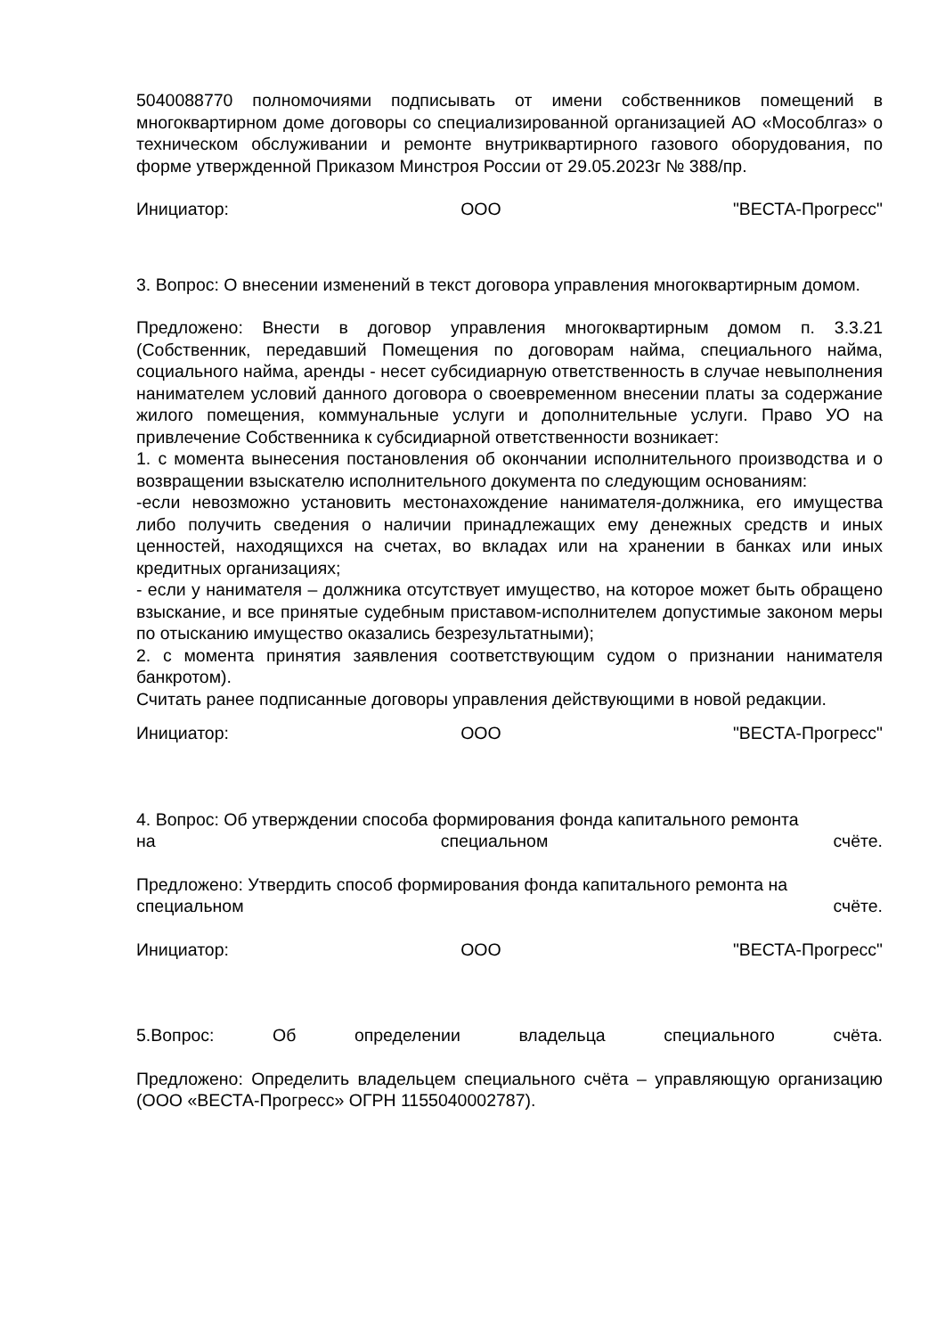5040088770 полномочиями подписывать от имени собственников помещений в многоквартирном доме договоры со специализированной организацией АО «Мособлгаз» о техническом обслуживании и ремонте внутриквартирного газового оборудования, по форме утвержденной Приказом Минстроя России от 29.05.2023г № 388/пр.
Инициатор: ООО "ВЕСТА-Прогресс"
3. Вопрос: О внесении изменений в текст договора управления многоквартирным домом.
Предложено: Внести в договор управления многоквартирным домом п. 3.3.21 (Собственник, передавший Помещения по договорам найма, специального найма, социального найма, аренды - несет субсидиарную ответственность в случае невыполнения нанимателем условий данного договора о своевременном внесении платы за содержание жилого помещения, коммунальные услуги и дополнительные услуги. Право УО на привлечение Собственника к субсидиарной ответственности возникает:
1. с момента вынесения постановления об окончании исполнительного производства и о возвращении взыскателю исполнительного документа по следующим основаниям:
-если невозможно установить местонахождение нанимателя-должника, его имущества либо получить сведения о наличии принадлежащих ему денежных средств и иных ценностей, находящихся на счетах, во вкладах или на хранении в банках или иных кредитных организациях;
- если у нанимателя – должника отсутствует имущество, на которое может быть обращено взыскание, и все принятые судебным приставом-исполнителем допустимые законом меры по отысканию имущество оказались безрезультатными);
2. с момента принятия заявления соответствующим судом о признании нанимателя банкротом).
Считать ранее подписанные договоры управления действующими в новой редакции.
Инициатор: ООО "ВЕСТА-Прогресс"
4. Вопрос: Об утверждении способа формирования фонда капитального ремонта
на специальном счёте.
Предложено: Утвердить способ формирования фонда капитального ремонта на
специальном счёте.
Инициатор: ООО "ВЕСТА-Прогресс"
5.Вопрос: Об определении владельца специального счёта.
Предложено: Определить владельцем специального счёта – управляющую организацию (ООО «ВЕСТА-Прогресс» ОГРН 1155040002787).